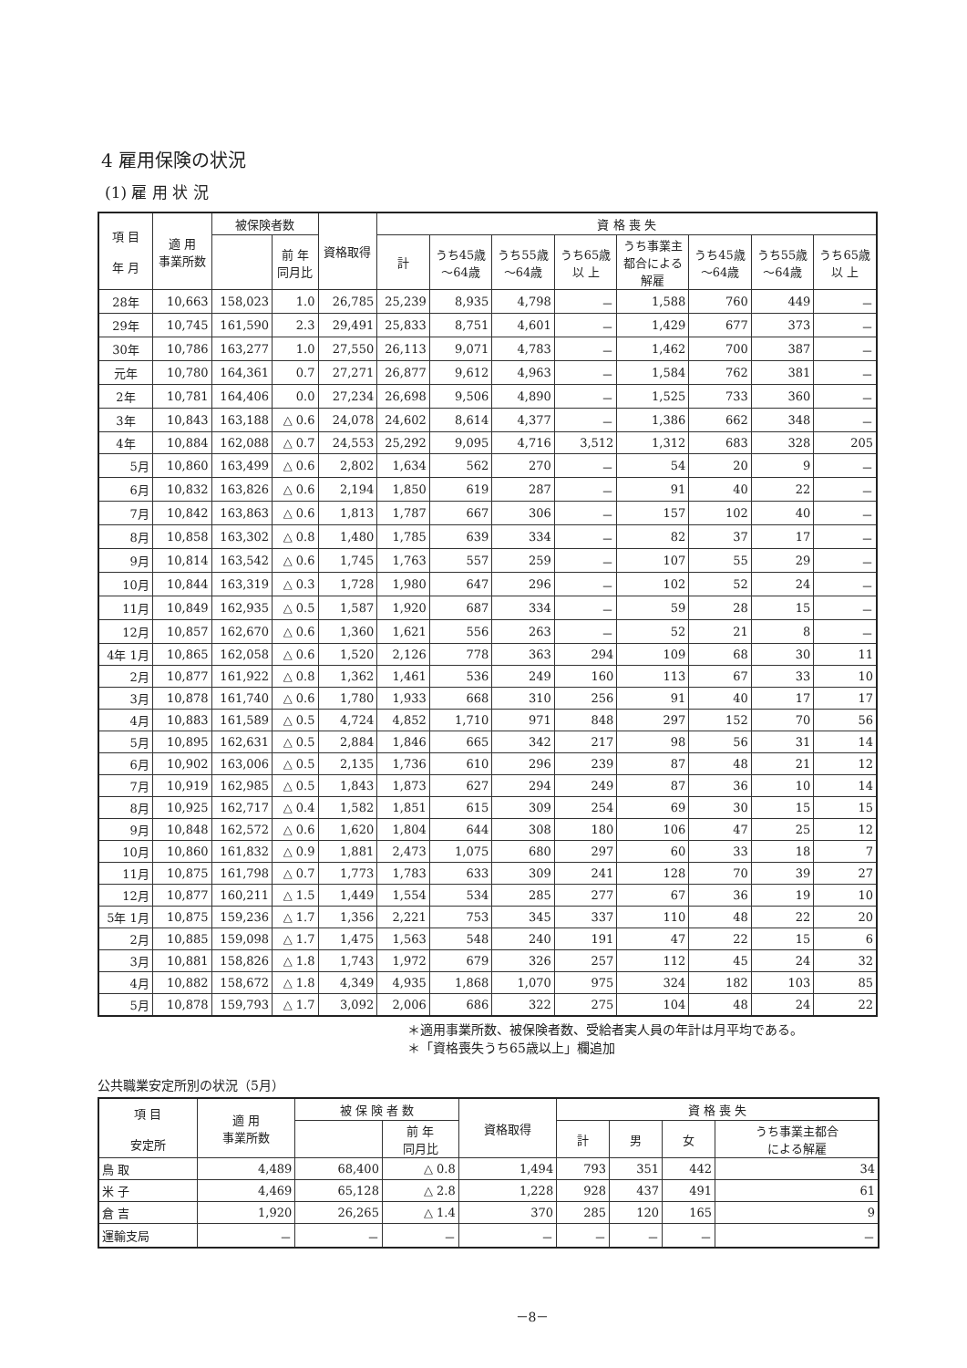4 雇用保険の状況
(1) 雇 用 状 況
| 項 目 年 月 | 適 用 事業所数 | 被保険者数 | | 資格取得 | 資 格 喪 失 | | | | | | | |
| --- | --- | --- | --- | --- | --- | --- | --- | --- | --- | --- | --- | --- |
| | | | 前 年 同月比 | | 計 | うち45歳 ～64歳 | うち55歳 ～64歳 | うち65歳 以 上 | うち事業主 都合による 解雇 | うち45歳 ～64歳 | うち55歳 ～64歳 | うち65歳 以 上 |
| 28年 | 10,663 | 158,023 | 1.0 | 26,785 | 25,239 | 8,935 | 4,798 | － | 1,588 | 760 | 449 | － |
| 29年 | 10,745 | 161,590 | 2.3 | 29,491 | 25,833 | 8,751 | 4,601 | － | 1,429 | 677 | 373 | － |
| 30年 | 10,786 | 163,277 | 1.0 | 27,550 | 26,113 | 9,071 | 4,783 | － | 1,462 | 700 | 387 | － |
| 元年 | 10,780 | 164,361 | 0.7 | 27,271 | 26,877 | 9,612 | 4,963 | － | 1,584 | 762 | 381 | － |
| 2年 | 10,781 | 164,406 | 0.0 | 27,234 | 26,698 | 9,506 | 4,890 | － | 1,525 | 733 | 360 | － |
| 3年 | 10,843 | 163,188 | △ 0.6 | 24,078 | 24,602 | 8,614 | 4,377 | － | 1,386 | 662 | 348 | － |
| 4年 | 10,884 | 162,088 | △ 0.7 | 24,553 | 25,292 | 9,095 | 4,716 | 3,512 | 1,312 | 683 | 328 | 205 |
| 5月 | 10,860 | 163,499 | △ 0.6 | 2,802 | 1,634 | 562 | 270 | － | 54 | 20 | 9 | － |
| 6月 | 10,832 | 163,826 | △ 0.6 | 2,194 | 1,850 | 619 | 287 | － | 91 | 40 | 22 | － |
| 7月 | 10,842 | 163,863 | △ 0.6 | 1,813 | 1,787 | 667 | 306 | － | 157 | 102 | 40 | － |
| 8月 | 10,858 | 163,302 | △ 0.8 | 1,480 | 1,785 | 639 | 334 | － | 82 | 37 | 17 | － |
| 9月 | 10,814 | 163,542 | △ 0.6 | 1,745 | 1,763 | 557 | 259 | － | 107 | 55 | 29 | － |
| 10月 | 10,844 | 163,319 | △ 0.3 | 1,728 | 1,980 | 647 | 296 | － | 102 | 52 | 24 | － |
| 11月 | 10,849 | 162,935 | △ 0.5 | 1,587 | 1,920 | 687 | 334 | － | 59 | 28 | 15 | － |
| 12月 | 10,857 | 162,670 | △ 0.6 | 1,360 | 1,621 | 556 | 263 | － | 52 | 21 | 8 | － |
| 4年 1月 | 10,865 | 162,058 | △ 0.6 | 1,520 | 2,126 | 778 | 363 | 294 | 109 | 68 | 30 | 11 |
| 2月 | 10,877 | 161,922 | △ 0.8 | 1,362 | 1,461 | 536 | 249 | 160 | 113 | 67 | 33 | 10 |
| 3月 | 10,878 | 161,740 | △ 0.6 | 1,780 | 1,933 | 668 | 310 | 256 | 91 | 40 | 17 | 17 |
| 4月 | 10,883 | 161,589 | △ 0.5 | 4,724 | 4,852 | 1,710 | 971 | 848 | 297 | 152 | 70 | 56 |
| 5月 | 10,895 | 162,631 | △ 0.5 | 2,884 | 1,846 | 665 | 342 | 217 | 98 | 56 | 31 | 14 |
| 6月 | 10,902 | 163,006 | △ 0.5 | 2,135 | 1,736 | 610 | 296 | 239 | 87 | 48 | 21 | 12 |
| 7月 | 10,919 | 162,985 | △ 0.5 | 1,843 | 1,873 | 627 | 294 | 249 | 87 | 36 | 10 | 14 |
| 8月 | 10,925 | 162,717 | △ 0.4 | 1,582 | 1,851 | 615 | 309 | 254 | 69 | 30 | 15 | 15 |
| 9月 | 10,848 | 162,572 | △ 0.6 | 1,620 | 1,804 | 644 | 308 | 180 | 106 | 47 | 25 | 12 |
| 10月 | 10,860 | 161,832 | △ 0.9 | 1,881 | 2,473 | 1,075 | 680 | 297 | 60 | 33 | 18 | 7 |
| 11月 | 10,875 | 161,798 | △ 0.7 | 1,773 | 1,783 | 633 | 309 | 241 | 128 | 70 | 39 | 27 |
| 12月 | 10,877 | 160,211 | △ 1.5 | 1,449 | 1,554 | 534 | 285 | 277 | 67 | 36 | 19 | 10 |
| 5年 1月 | 10,875 | 159,236 | △ 1.7 | 1,356 | 2,221 | 753 | 345 | 337 | 110 | 48 | 22 | 20 |
| 2月 | 10,885 | 159,098 | △ 1.7 | 1,475 | 1,563 | 548 | 240 | 191 | 47 | 22 | 15 | 6 |
| 3月 | 10,881 | 158,826 | △ 1.8 | 1,743 | 1,972 | 679 | 326 | 257 | 112 | 45 | 24 | 32 |
| 4月 | 10,882 | 158,672 | △ 1.8 | 4,349 | 4,935 | 1,868 | 1,070 | 975 | 324 | 182 | 103 | 85 |
| 5月 | 10,878 | 159,793 | △ 1.7 | 3,092 | 2,006 | 686 | 322 | 275 | 104 | 48 | 24 | 22 |
＊適用事業所数、被保険者数、受給者実人員の年計は月平均である。
＊「資格喪失うち65歳以上」欄追加
公共職業安定所別の状況（5月）
| 項 目 安定所 | 適 用 事業所数 | 被 保 険 者 数 | | 資格取得 | 資 格 喪 失 | | | |
| --- | --- | --- | --- | --- | --- | --- | --- | --- |
| | | | 前 年 同月比 | | 計 | 男 | 女 | うち事業主都合 による解雇 |
| 鳥 取 | 4,489 | 68,400 | △ 0.8 | 1,494 | 793 | 351 | 442 | 34 |
| 米 子 | 4,469 | 65,128 | △ 2.8 | 1,228 | 928 | 437 | 491 | 61 |
| 倉 吉 | 1,920 | 26,265 | △ 1.4 | 370 | 285 | 120 | 165 | 9 |
| 運輸支局 | － | － | － | － | － | － | － | － |
－8－